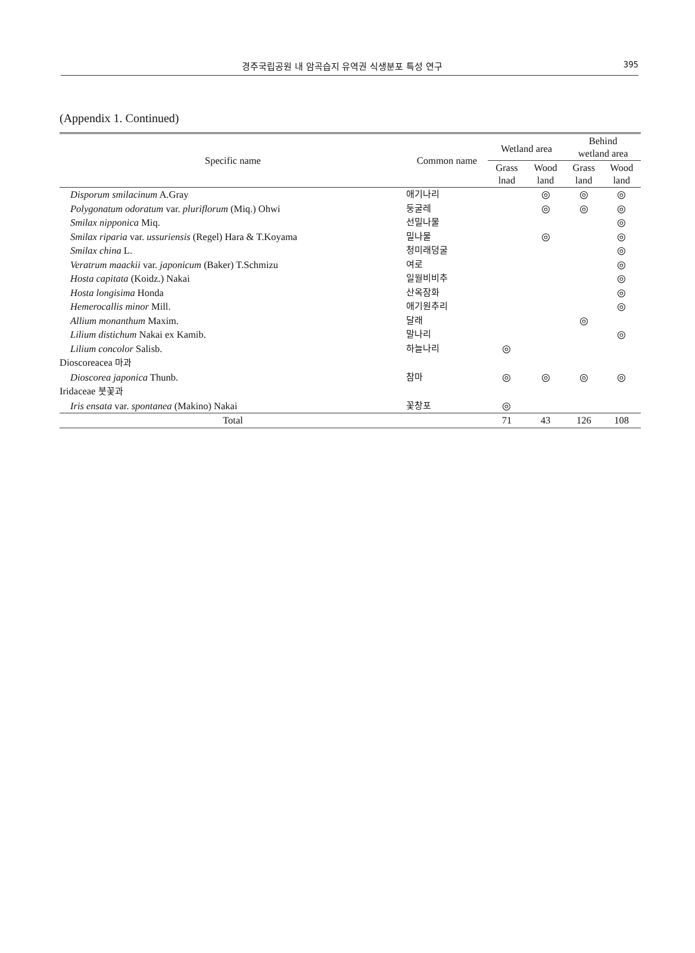경주국립공원 내 암곡습지 유역권 식생분포 특성 연구 395
(Appendix 1. Continued)
| Specific name | Common name | Wetland area | | Behind wetland area | |
| --- | --- | --- | --- | --- | --- |
| | | Grass lnad | Wood land | Grass land | Wood land |
| Disporum smilacinum A.Gray | 애기나리 | | ◎ | ◎ | ◎ |
| Polygonatum odoratum var. pluriflorum (Miq.) Ohwi | 둥굴레 | | ◎ | ◎ | ◎ |
| Smilax nipponica Miq. | 선밀나물 | | | | ◎ |
| Smilax riparia var. ussuriensis (Regel) Hara & T.Koyama | 밀나물 | | ◎ | | ◎ |
| Smilax china L. | 청미래덩굴 | | | | ◎ |
| Veratrum maackii var. japonicum (Baker) T.Schmizu | 여로 | | | | ◎ |
| Hosta capitata (Koidz.) Nakai | 일월비비추 | | | | ◎ |
| Hosta longisima Honda | 산옥잠화 | | | | ◎ |
| Hemerocallis minor Mill. | 애기원추리 | | | | ◎ |
| Allium monanthum Maxim. | 달래 | | | ◎ | |
| Lilium distichum Nakai ex Kamib. | 말나리 | | | | ◎ |
| Lilium concolor Salisb. | 하늘나리 | ◎ | | | |
| Dioscoreacea 마과 | | | | | |
| Dioscorea japonica Thunb. | 참마 | ◎ | ◎ | ◎ | ◎ |
| Iridaceae 붓꽃과 | | | | | |
| Iris ensata var. spontanea (Makino) Nakai | 꽃창포 | ◎ | | | |
| Total | | 71 | 43 | 126 | 108 |